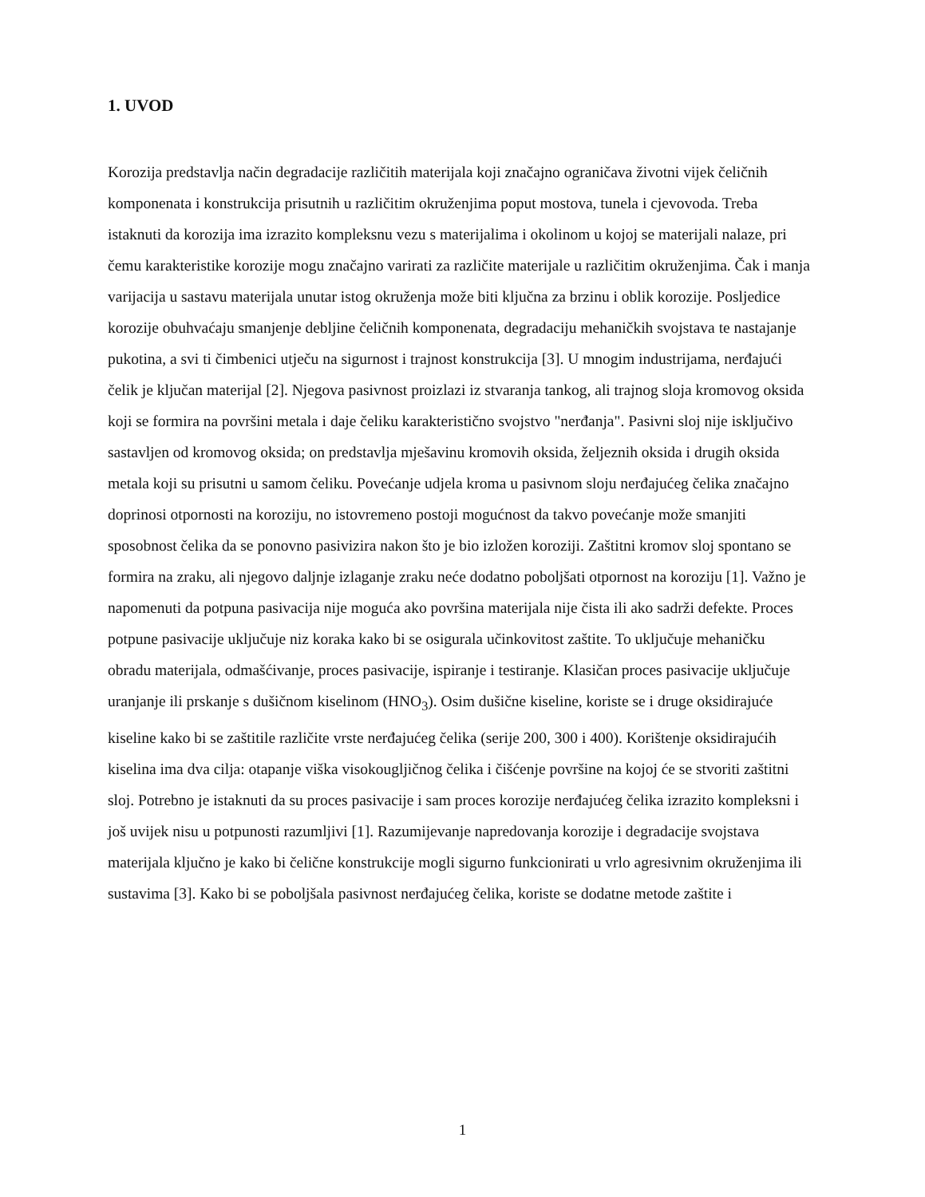1. UVOD
Korozija predstavlja način degradacije različitih materijala koji značajno ograničava životni vijek čeličnih komponenata i konstrukcija prisutnih u različitim okruženjima poput mostova, tunela i cjevovoda. Treba istaknuti da korozija ima izrazito kompleksnu vezu s materijalima i okolinom u kojoj se materijali nalaze, pri čemu karakteristike korozije mogu značajno varirati za različite materijale u različitim okruženjima. Čak i manja varijacija u sastavu materijala unutar istog okruženja može biti ključna za brzinu i oblik korozije. Posljedice korozije obuhvaćaju smanjenje debljine čeličnih komponenata, degradaciju mehaničkih svojstava te nastajanje pukotina, a svi ti čimbenici utječu na sigurnost i trajnost konstrukcija [3]. U mnogim industrijama, nerđajući čelik je ključan materijal [2]. Njegova pasivnost proizlazi iz stvaranja tankog, ali trajnog sloja kromovog oksida koji se formira na površini metala i daje čeliku karakteristično svojstvo "nerđanja". Pasivni sloj nije isključivo sastavljen od kromovog oksida; on predstavlja mješavinu kromovih oksida, željeznih oksida i drugih oksida metala koji su prisutni u samom čeliku. Povećanje udjela kroma u pasivnom sloju nerđajućeg čelika značajno doprinosi otpornosti na koroziju, no istovremeno postoji mogućnost da takvo povećanje može smanjiti sposobnost čelika da se ponovno pasivizira nakon što je bio izložen koroziji. Zaštitni kromov sloj spontano se formira na zraku, ali njegovo daljnje izlaganje zraku neće dodatno poboljšati otpornost na koroziju [1]. Važno je napomenuti da potpuna pasivacija nije moguća ako površina materijala nije čista ili ako sadrži defekte. Proces potpune pasivacije uključuje niz koraka kako bi se osigurala učinkovitost zaštite. To uključuje mehaničku obradu materijala, odmašćivanje, proces pasivacije, ispiranje i testiranje. Klasičan proces pasivacije uključuje uranjanje ili prskanje s dušičnom kiselinom (HNO<sub>3</sub>). Osim dušične kiseline, koriste se i druge oksidirajuće kiseline kako bi se zaštitile različite vrste nerđajućeg čelika (serije 200, 300 i 400). Korištenje oksidirajućih kiselina ima dva cilja: otapanje viška visokougljičnog čelika i čišćenje površine na kojoj će se stvoriti zaštitni sloj. Potrebno je istaknuti da su proces pasivacije i sam proces korozije nerđajućeg čelika izrazito kompleksni i još uvijek nisu u potpunosti razumljivi [1]. Razumijevanje napredovanja korozije i degradacije svojstava materijala ključno je kako bi čelične konstrukcije mogli sigurno funkcionirati u vrlo agresivnim okruženjima ili sustavima [3]. Kako bi se poboljšala pasivnost nerđajućeg čelika, koriste se dodatne metode zaštite i
1